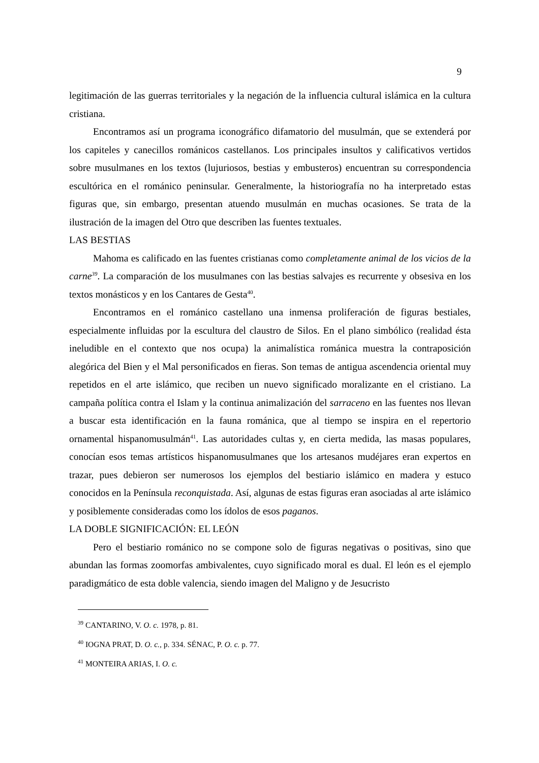9
legitimación de las guerras territoriales y la negación de la influencia cultural islámica en la cultura cristiana.
Encontramos así un programa iconográfico difamatorio del musulmán, que se extenderá por los capiteles y canecillos románicos castellanos. Los principales insultos y calificativos vertidos sobre musulmanes en los textos (lujuriosos, bestias y embusteros) encuentran su correspondencia escultórica en el románico peninsular. Generalmente, la historiografía no ha interpretado estas figuras que, sin embargo, presentan atuendo musulmán en muchas ocasiones. Se trata de la ilustración de la imagen del Otro que describen las fuentes textuales.
LAS BESTIAS
Mahoma es calificado en las fuentes cristianas como completamente animal de los vicios de la carne<sup>39</sup>. La comparación de los musulmanes con las bestias salvajes es recurrente y obsesiva en los textos monásticos y en los Cantares de Gesta<sup>40</sup>.
Encontramos en el románico castellano una inmensa proliferación de figuras bestiales, especialmente influidas por la escultura del claustro de Silos. En el plano simbólico (realidad ésta ineludible en el contexto que nos ocupa) la animalística románica muestra la contraposición alegórica del Bien y el Mal personificados en fieras. Son temas de antigua ascendencia oriental muy repetidos en el arte islámico, que reciben un nuevo significado moralizante en el cristiano. La campaña política contra el Islam y la continua animalización del sarraceno en las fuentes nos llevan a buscar esta identificación en la fauna románica, que al tiempo se inspira en el repertorio ornamental hispanomusulmán<sup>41</sup>. Las autoridades cultas y, en cierta medida, las masas populares, conocían esos temas artísticos hispanomusulmanes que los artesanos mudéjares eran expertos en trazar, pues debieron ser numerosos los ejemplos del bestiario islámico en madera y estuco conocidos en la Península reconquistada. Así, algunas de estas figuras eran asociadas al arte islámico y posiblemente consideradas como los ídolos de esos paganos.
LA DOBLE SIGNIFICACIÓN: EL LEÓN
Pero el bestiario románico no se compone solo de figuras negativas o positivas, sino que abundan las formas zoomorfas ambivalentes, cuyo significado moral es dual. El león es el ejemplo paradigmático de esta doble valencia, siendo imagen del Maligno y de Jesucristo
<sup>39</sup> CANTARINO, V. O. c. 1978, p. 81.
<sup>40</sup> IOGNA PRAT, D. O. c., p. 334. SÉNAC, P. O. c. p. 77.
<sup>41</sup> MONTEIRA ARIAS, I. O. c.